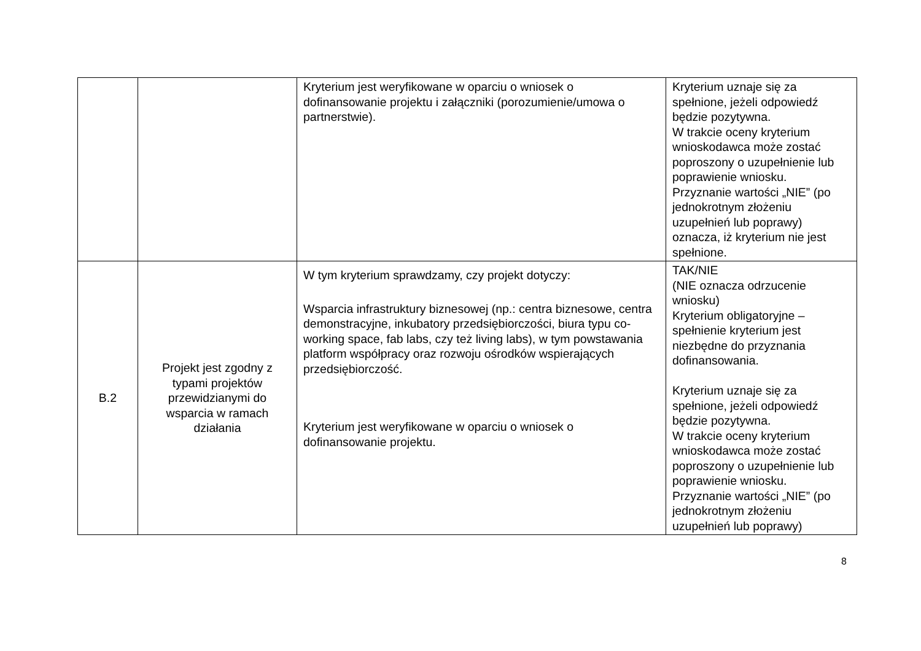| | | Kryterium jest weryfikowane w oparciu o wniosek o dofinansowanie projektu i załączniki (porozumienie/umowa o partnerstwie). | Kryterium uznaje się za spełnione, jeżeli odpowiedź będzie pozytywna. W trakcie oceny kryterium wnioskodawca może zostać poproszony o uzupełnienie lub poprawienie wniosku. Przyznanie wartości „NIE” (po jednokrotnym złożeniu uzupełnień lub poprawy) oznacza, iż kryterium nie jest spełnione. |
| B.2 | Projekt jest zgodny z typami projektów przewidzianymi do wsparcia w ramach działania | W tym kryterium sprawdzamy, czy projekt dotyczy: Wsparcia infrastruktury biznesowej (np.: centra biznesowe, centra demonstracyjne, inkubatory przedsiębiorczości, biura typu co-working space, fab labs, czy też living labs), w tym powstawania platform współpracy oraz rozwoju ośrodków wspierających przedsiębiorczość. Kryterium jest weryfikowane w oparciu o wniosek o dofinansowanie projektu. | TAK/NIE (NIE oznacza odrzucenie wniosku) Kryterium obligatoryjne – spełnienie kryterium jest niezbędne do przyznania dofinansowania. Kryterium uznaje się za spełnione, jeżeli odpowiedź będzie pozytywna. W trakcie oceny kryterium wnioskodawca może zostać poproszony o uzupełnienie lub poprawienie wniosku. Przyznanie wartości „NIE” (po jednokrotnym złożeniu uzupełnień lub poprawy) |
8